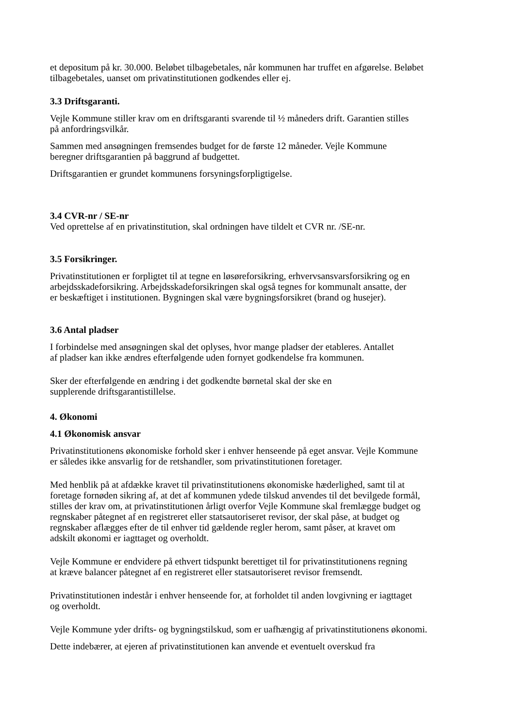et depositum på kr. 30.000. Beløbet tilbagebetales, når kommunen har truffet en afgørelse. Beløbet
tilbagebetales, uanset om privatinstitutionen godkendes eller ej.
3.3 Driftsgaranti.
Vejle Kommune stiller krav om en driftsgaranti svarende til ½ måneders drift. Garantien stilles
på anfordringsvilkår.
Sammen med ansøgningen fremsendes budget for de første 12 måneder. Vejle Kommune
beregner driftsgarantien på baggrund af budgettet.
Driftsgarantien er grundet kommunens forsyningsforpligtigelse.
3.4 CVR-nr / SE-nr
Ved oprettelse af en privatinstitution, skal ordningen have tildelt et CVR nr. /SE-nr.
3.5 Forsikringer.
Privatinstitutionen er forpligtet til at tegne en løsøreforsikring, erhvervsansvarsforsikring og en
arbejdsskadeforsikring. Arbejdsskadeforsikringen skal også tegnes for kommunalt ansatte, der
er beskæftiget i institutionen. Bygningen skal være bygningsforsikret (brand og husejer).
3.6 Antal pladser
I forbindelse med ansøgningen skal det oplyses, hvor mange pladser der etableres. Antallet
af pladser kan ikke ændres efterfølgende uden fornyet godkendelse fra kommunen.
Sker der efterfølgende en ændring i det godkendte børnetal skal der ske en
supplerende driftsgarantistillelse.
4. Økonomi
4.1 Økonomisk ansvar
Privatinstitutionens økonomiske forhold sker i enhver henseende på eget ansvar. Vejle Kommune
er således ikke ansvarlig for de retshandler, som privatinstitutionen foretager.
Med henblik på at afdække kravet til privatinstitutionens økonomiske hæderlighed, samt til at
foretage fornøden sikring af, at det af kommunen ydede tilskud anvendes til det bevilgede formål,
stilles der krav om, at privatinstitutionen årligt overfor Vejle Kommune skal fremlægge budget og
regnskaber påtegnet af en registreret eller statsautoriseret revisor, der skal påse, at budget og
regnskaber aflægges efter de til enhver tid gældende regler herom, samt påser, at kravet om
adskilt økonomi er iagttaget og overholdt.
Vejle Kommune er endvidere på ethvert tidspunkt berettiget til for privatinstitutionens regning
at kræve balancer påtegnet af en registreret eller statsautoriseret revisor fremsendt.
Privatinstitutionen indestår i enhver henseende for, at forholdet til anden lovgivning er iagttaget
og overholdt.
Vejle Kommune yder drifts- og bygningstilskud, som er uafhængig af privatinstitutionens økonomi.
Dette indebærer, at ejeren af privatinstitutionen kan anvende et eventuelt overskud fra